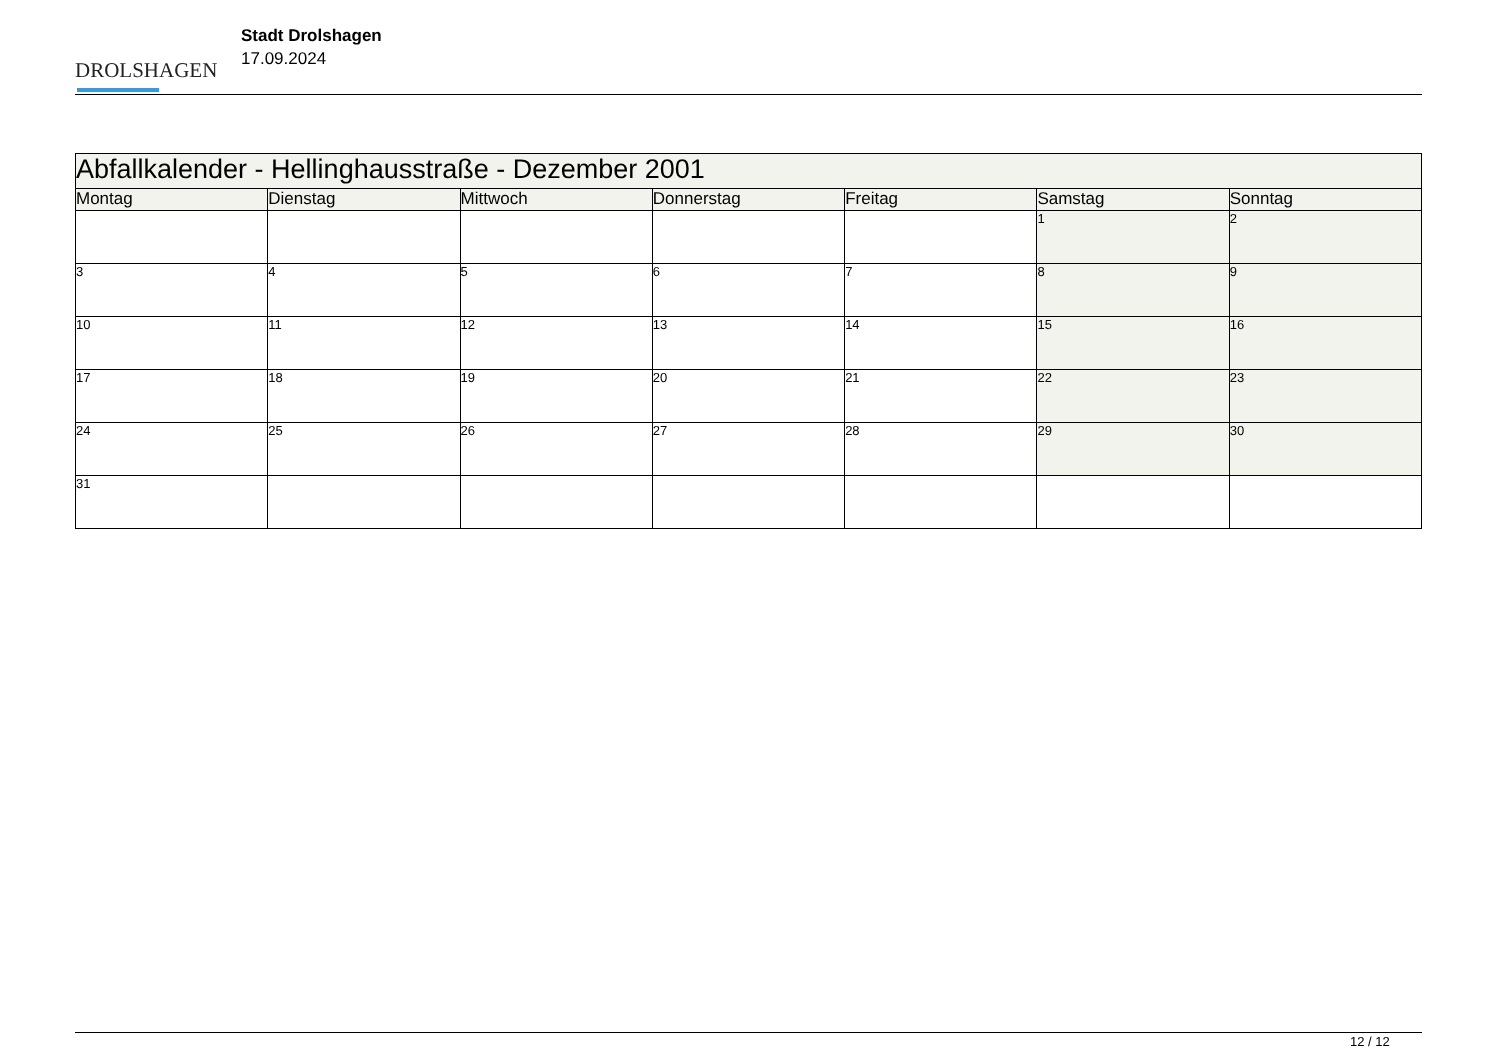DROLSHAGEN
Stadt Drolshagen
17.09.2024
| Abfallkalender - Hellinghausstraße - Dezember 2001 | | | | | | |
| --- | --- | --- | --- | --- | --- | --- |
| Montag | Dienstag | Mittwoch | Donnerstag | Freitag | Samstag | Sonntag |
| | | | | | 1 | 2 |
| 3 | 4 | 5 | 6 | 7 | 8 | 9 |
| 10 | 11 | 12 | 13 | 14 | 15 | 16 |
| 17 | 18 | 19 | 20 | 21 | 22 | 23 |
| 24 | 25 | 26 | 27 | 28 | 29 | 30 |
| 31 | | | | | | |
12 / 12